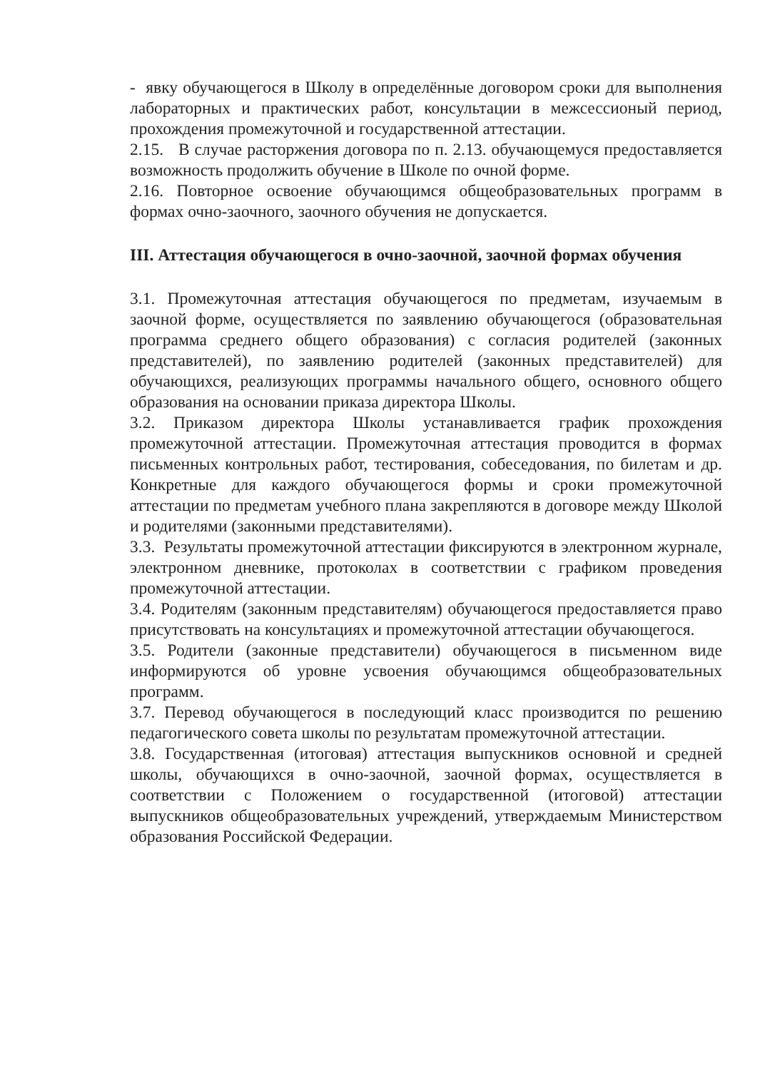- явку обучающегося в Школу в определённые договором сроки для выполнения лабораторных и практических работ, консультации в межсессионый период, прохождения промежуточной и государственной аттестации.
2.15. В случае расторжения договора по п. 2.13. обучающемуся предоставляется возможность продолжить обучение в Школе по очной форме.
2.16. Повторное освоение обучающимся общеобразовательных программ в формах очно-заочного, заочного обучения не допускается.
III. Аттестация обучающегося в очно-заочной, заочной формах обучения
3.1. Промежуточная аттестация обучающегося по предметам, изучаемым в заочной форме, осуществляется по заявлению обучающегося (образовательная программа среднего общего образования) с согласия родителей (законных представителей), по заявлению родителей (законных представителей) для обучающихся, реализующих программы начального общего, основного общего образования на основании приказа директора Школы.
3.2. Приказом директора Школы устанавливается график прохождения промежуточной аттестации. Промежуточная аттестация проводится в формах письменных контрольных работ, тестирования, собеседования, по билетам и др. Конкретные для каждого обучающегося формы и сроки промежуточной аттестации по предметам учебного плана закрепляются в договоре между Школой и родителями (законными представителями).
3.3. Результаты промежуточной аттестации фиксируются в электронном журнале, электронном дневнике, протоколах в соответствии с графиком проведения промежуточной аттестации.
3.4. Родителям (законным представителям) обучающегося предоставляется право присутствовать на консультациях и промежуточной аттестации обучающегося.
3.5. Родители (законные представители) обучающегося в письменном виде информируются об уровне усвоения обучающимся общеобразовательных программ.
3.7. Перевод обучающегося в последующий класс производится по решению педагогического совета школы по результатам промежуточной аттестации.
3.8. Государственная (итоговая) аттестация выпускников основной и средней школы, обучающихся в очно-заочной, заочной формах, осуществляется в соответствии с Положением о государственной (итоговой) аттестации выпускников общеобразовательных учреждений, утверждаемым Министерством образования Российской Федерации.